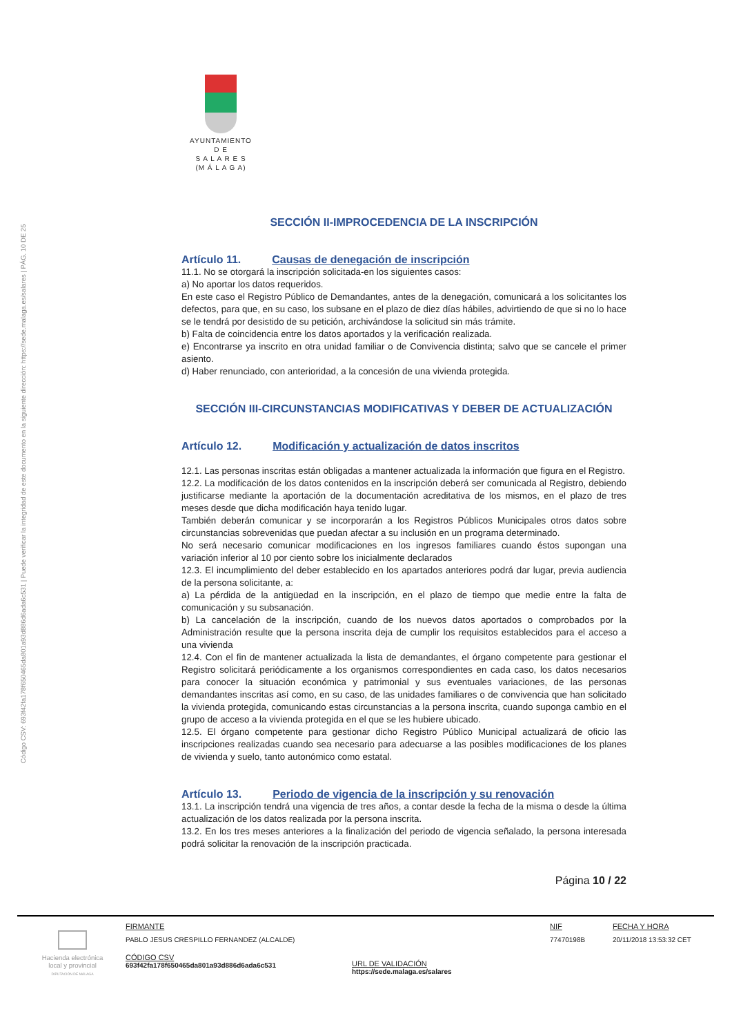Código CSV: 693f42fa178f650465da801a93d886d6ada6c531 | Puede verificar la integridad de este documento en la siguiente dirección: https://sede.malaga.es/salares | PÁG. 10 DE 25
AYUNTAMIENTO
D E
S A L A R E S
(M Á L A G A)
SECCIÓN II-IMPROCEDENCIA DE LA INSCRIPCIÓN
Artículo 11. Causas de denegación de inscripción
11.1. No se otorgará la inscripción solicitada-en los siguientes casos:
a) No aportar los datos requeridos.
En este caso el Registro Público de Demandantes, antes de la denegación, comunicará a los solicitantes los defectos, para que, en su caso, los subsane en el plazo de diez días hábiles, advirtiendo de que si no lo hace se le tendrá por desistido de su petición, archivándose la solicitud sin más trámite.
b) Falta de coincidencia entre los datos aportados y la verificación realizada.
e) Encontrarse ya inscrito en otra unidad familiar o de Convivencia distinta; salvo que se cancele el primer asiento.
d) Haber renunciado, con anterioridad, a la concesión de una vivienda protegida.
SECCIÓN III-CIRCUNSTANCIAS MODIFICATIVAS Y DEBER DE ACTUALIZACIÓN
Artículo 12. Modificación y actualización de datos inscritos
12.1. Las personas inscritas están obligadas a mantener actualizada la información que figura en el Registro.
12.2. La modificación de los datos contenidos en la inscripción deberá ser comunicada al Registro, debiendo justificarse mediante la aportación de la documentación acreditativa de los mismos, en el plazo de tres meses desde que dicha modificación haya tenido lugar.
También deberán comunicar y se incorporarán a los Registros Públicos Municipales otros datos sobre circunstancias sobrevenidas que puedan afectar a su inclusión en un programa determinado.
No será necesario comunicar modificaciones en los ingresos familiares cuando éstos supongan una variación inferior al 10 por ciento sobre los inicialmente declarados
12.3. El incumplimiento del deber establecido en los apartados anteriores podrá dar lugar, previa audiencia de la persona solicitante, a:
a) La pérdida de la antigüedad en la inscripción, en el plazo de tiempo que medie entre la falta de comunicación y su subsanación.
b) La cancelación de la inscripción, cuando de los nuevos datos aportados o comprobados por la Administración resulte que la persona inscrita deja de cumplir los requisitos establecidos para el acceso a una vivienda
12.4. Con el fin de mantener actualizada la lista de demandantes, el órgano competente para gestionar el Registro solicitará periódicamente a los organismos correspondientes en cada caso, los datos necesarios para conocer la situación económica y patrimonial y sus eventuales variaciones, de las personas demandantes inscritas así como, en su caso, de las unidades familiares o de convivencia que han solicitado la vivienda protegida, comunicando estas circunstancias a la persona inscrita, cuando suponga cambio en el grupo de acceso a la vivienda protegida en el que se les hubiere ubicado.
12.5. El órgano competente para gestionar dicho Registro Público Municipal actualizará de oficio las inscripciones realizadas cuando sea necesario para adecuarse a las posibles modificaciones de los planes de vivienda y suelo, tanto autonómico como estatal.
Artículo 13. Periodo de vigencia de la inscripción y su renovación
13.1. La inscripción tendrá una vigencia de tres años, a contar desde la fecha de la misma o desde la última actualización de los datos realizada por la persona inscrita.
13.2. En los tres meses anteriores a la finalización del periodo de vigencia señalado, la persona interesada podrá solicitar la renovación de la inscripción practicada.
Página 10 / 22
Hacienda electrónica
local y provincial
DIPUTACIÓN DE MÁLAGA
FIRMANTE
PABLO JESUS CRESPILLO FERNANDEZ (ALCALDE)
CÓDIGO CSV
693f42fa178f650465da801a93d886d6ada6c531
URL DE VALIDACIÓN
https://sede.malaga.es/salares
NIF
77470198B
FECHA Y HORA
20/11/2018 13:53:32 CET